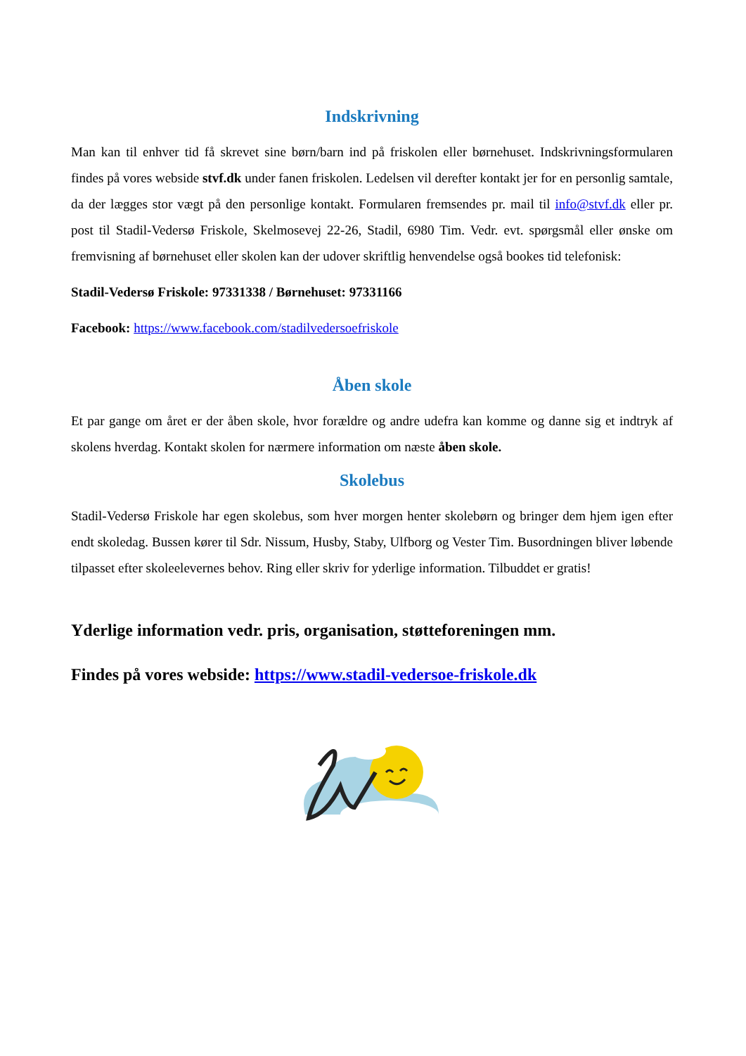Indskrivning
Man kan til enhver tid få skrevet sine børn/barn ind på friskolen eller børnehuset. Indskrivningsformularen findes på vores webside stvf.dk under fanen friskolen. Ledelsen vil derefter kontakt jer for en personlig samtale, da der lægges stor vægt på den personlige kontakt. Formularen fremsendes pr. mail til info@stvf.dk eller pr. post til Stadil-Vedersø Friskole, Skelmosevej 22-26, Stadil, 6980 Tim. Vedr. evt. spørgsmål eller ønske om fremvisning af børnehuset eller skolen kan der udover skriftlig henvendelse også bookes tid telefonisk:
Stadil-Vedersø Friskole: 97331338 / Børnehuset: 97331166
Facebook: https://www.facebook.com/stadilvedersoefriskole
Åben skole
Et par gange om året er der åben skole, hvor forældre og andre udefra kan komme og danne sig et indtryk af skolens hverdag. Kontakt skolen for nærmere information om næste åben skole.
Skolebus
Stadil-Vedersø Friskole har egen skolebus, som hver morgen henter skolebørn og bringer dem hjem igen efter endt skoledag. Bussen kører til Sdr. Nissum, Husby, Staby, Ulfborg og Vester Tim. Busordningen bliver løbende tilpasset efter skoleelevernes behov. Ring eller skriv for yderlige information. Tilbuddet er gratis!
Yderlige information vedr. pris, organisation, støtteforeningen mm.
Findes på vores webside: https://www.stadil-vedersoe-friskole.dk